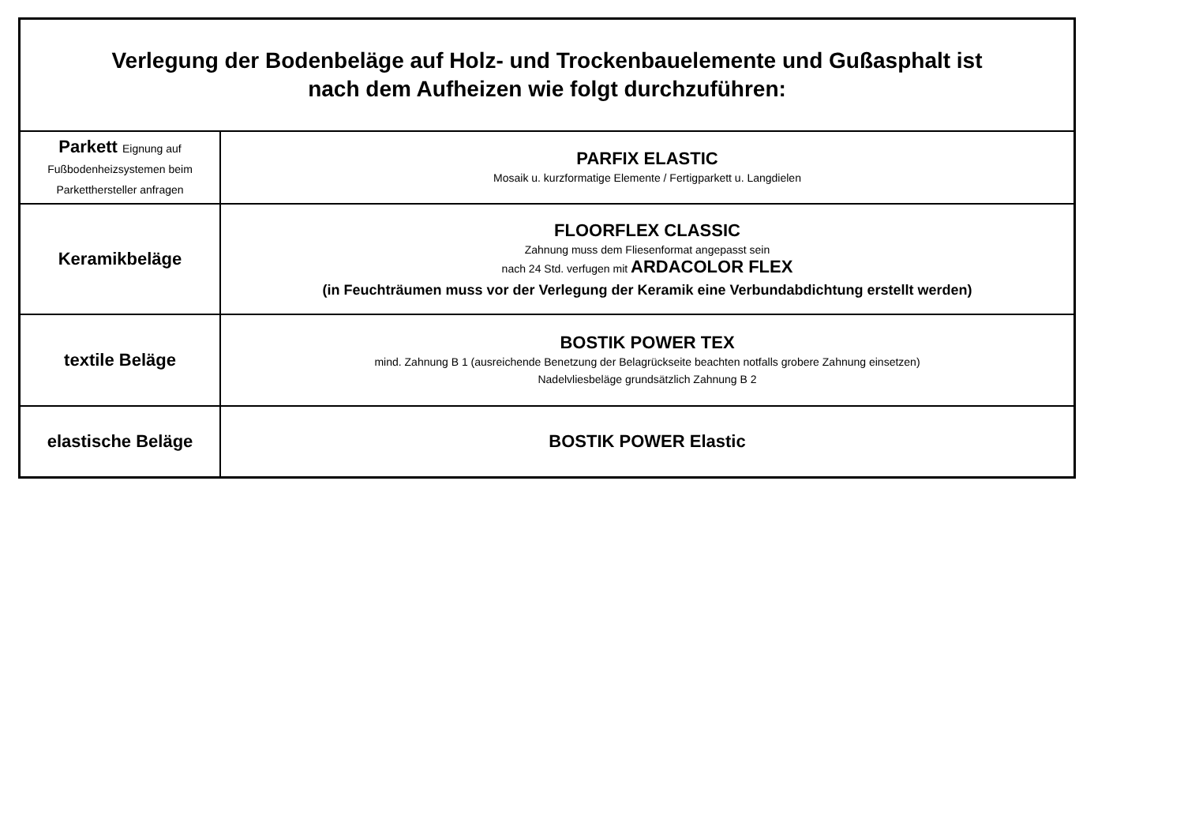| Verlegung der Bodenbeläge auf Holz- und Trockenbauelemente und Gußasphalt ist nach dem Aufheizen wie folgt durchzuführen: | |
| --- | --- |
| Parkett Eignung auf Fußbodenheizsystemen beim Parketthersteller anfragen | PARFIX ELASTIC Mosaik u. kurzformatige Elemente / Fertigparkett u. Langdielen |
| Keramikbeläge | FLOORFLEX CLASSIC Zahnung muss dem Fliesenformat angepasst sein nach 24 Std. verfugen mit ARDACOLOR FLEX (in Feuchträumen muss vor der Verlegung der Keramik eine Verbundabdichtung erstellt werden) |
| textile Beläge | BOSTIK POWER TEX mind. Zahnung B 1 (ausreichende Benetzung der Belagrückseite beachten notfalls grobere Zahnung einsetzen) Nadelvliesbeläge grundsätzlich Zahnung B 2 |
| elastische Beläge | BOSTIK POWER Elastic |